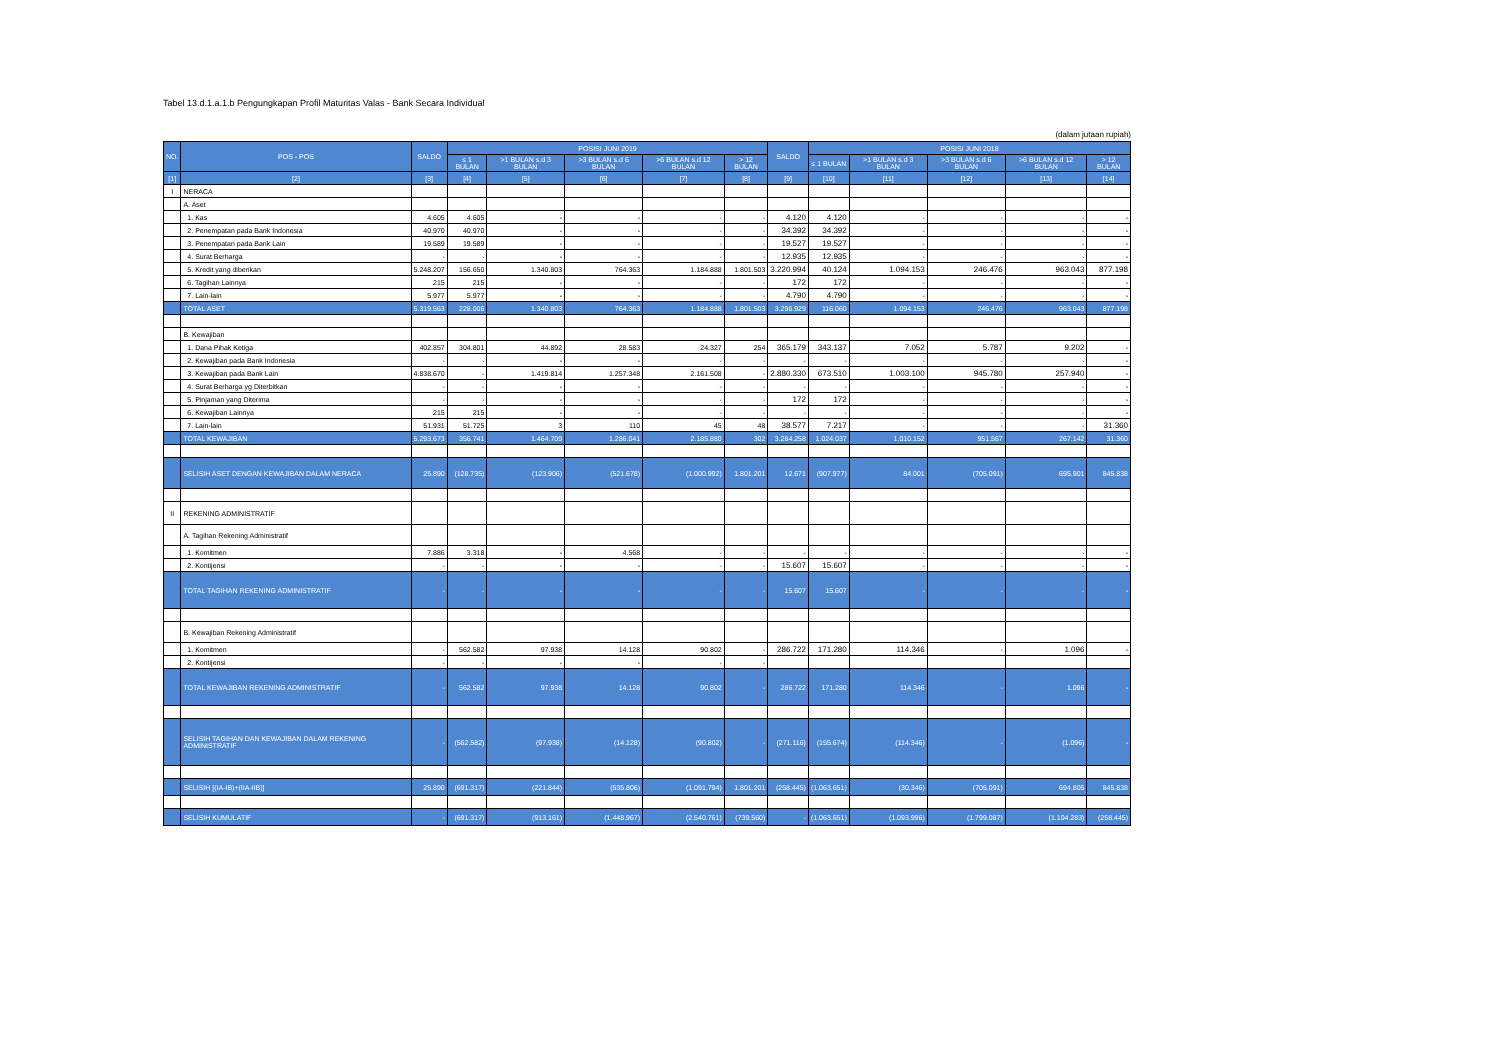Tabel 13.d.1.a.1.b Pengungkapan Profil Maturitas Valas - Bank Secara Individual
(dalam jutaan rupiah)
| NO. | POS - POS | SALDO | POSISI JUNI 2019 | | | | | SALDO | POSISI JUNI 2018 | | | | |
| --- | --- | --- | --- | --- | --- | --- | --- | --- | --- | --- | --- | --- | --- |
| | | | ≤ 1 BULAN | >1 BULAN s.d 3 BULAN | >3 BULAN s.d 6 BULAN | >6 BULAN s.d 12 BULAN | > 12 BULAN | | ≤ 1 BULAN | >1 BULAN s.d 3 BULAN | >3 BULAN s.d 6 BULAN | >6 BULAN s.d 12 BULAN | > 12 BULAN |
| [1] | [2] | [3] | [4] | [5] | [6] | [7] | [8] | [9] | [10] | [11] | [12] | [13] | [14] |
| I | NERACA | | | | | | | | | | | | |
| | A. Aset | | | | | | | | | | | | |
| | 1. Kas | 4.605 | 4.605 | - | - | - | - | 4.120 | 4.120 | - | - | - | - |
| | 2. Penempatan pada Bank Indonesia | 40.970 | 40.970 | - | - | - | - | 34.392 | 34.392 | - | - | - | - |
| | 3. Penempatan pada Bank Lain | 19.589 | 19.589 | - | - | - | - | 19.527 | 19.527 | - | - | - | - |
| | 4. Surat Berharga | - | - | - | - | - | - | 12.935 | 12.935 | - | - | - | - |
| | 5. Kredit yang diberikan | 5.248.207 | 156.650 | 1.340.803 | 764.363 | 1.184.888 | 1.801.503 | 3.220.994 | 40.124 | 1.094.153 | 246.476 | 963.043 | 877.198 |
| | 6. Tagihan Lainnya | 215 | 215 | - | - | - | - | 172 | 172 | - | - | - | - |
| | 7. Lain-lain | 5.977 | 5.977 | - | - | - | - | 4.790 | 4.790 | - | - | - | - |
| | TOTAL ASET | 5.319.563 | 228.006 | 1.340.803 | 764.363 | 1.184.888 | 1.801.503 | 3.296.929 | 116.060 | 1.094.153 | 246.476 | 963.043 | 877.198 |
| | B. Kewajiban | | | | | | | | | | | | |
| | 1. Dana Pihak Ketiga | 402.857 | 304.801 | 44.892 | 28.583 | 24.327 | 254 | 365.179 | 343.137 | 7.052 | 5.787 | 9.202 | - |
| | 2. Kewajiban pada Bank Indonesia | - | - | - | - | - | - | - | - | - | - | - | - |
| | 3. Kewajiban pada Bank Lain | 4.838.670 | - | 1.419.814 | 1.257.348 | 2.161.508 | - | 2.880.330 | 673.510 | 1.003.100 | 945.780 | 257.940 | - |
| | 4. Surat Berharga yg Diterbitkan | - | - | - | - | - | - | - | - | - | - | - | - |
| | 5. Pinjaman yang Diterima | - | - | - | - | - | - | 172 | 172 | - | - | - | - |
| | 6. Kewajiban Lainnya | 215 | 215 | - | - | - | - | - | - | - | - | - | - |
| | 7. Lain-lain | 51.931 | 51.725 | 3 | 110 | 45 | 48 | 38.577 | 7.217 | - | - | - | 31.360 |
| | TOTAL KEWAJIBAN | 5.293.673 | 356.741 | 1.464.709 | 1.286.041 | 2.185.880 | 302 | 3.284.258 | 1.024.037 | 1.010.152 | 951.567 | 267.142 | 31.360 |
| | SELISIH ASET DENGAN KEWAJIBAN DALAM NERACA | 25.890 | (128.735) | (123.906) | (521.678) | (1.000.992) | 1.801.201 | 12.671 | (907.977) | 84.001 | (705.091) | 695.901 | 845.838 |
| II | REKENING ADMINISTRATIF | | | | | | | | | | | | |
| | A. Tagihan Rekening Administratif | | | | | | | | | | | | |
| | 1. Komitmen | 7.886 | 3.318 | - | 4.568 | - | - | - | - | - | - | - | - |
| | 2. Kontijensi | - | - | - | - | - | - | 15.607 | 15.607 | - | - | - | - |
| | TOTAL TAGIHAN REKENING ADMINISTRATIF | - | - | - | - | - | - | 15.607 | 15.607 | - | - | - | - |
| | B. Kewajiban Rekening Administratif | | | | | | | | | | | | |
| | 1. Komitmen | - | 562.582 | 97.938 | 14.128 | 90.802 | - | 286.722 | 171.280 | 114.346 | - | 1.096 | - |
| | 2. Kontijensi | - | - | - | - | - | - | | | | | | |
| | TOTAL KEWAJIBAN REKENING ADMINISTRATIF | - | 562.582 | 97.938 | 14.128 | 90.802 | - | 286.722 | 171.280 | 114.346 | - | 1.096 | - |
| | SELISIH TAGIHAN DAN KEWAJIBAN DALAM REKENING ADMINISTRATIF | - | (562.582) | (97.938) | (14.128) | (90.802) | - | (271.116) | (155.674) | (114.346) | - | (1.096) | - |
| | SELISIH [(IA-IB)+(IIA-IIB)] | 25.890 | (691.317) | (221.844) | (535.806) | (1.091.794) | 1.801.201 | (258.445) | (1.063.651) | (30.346) | (705.091) | 694.805 | 845.838 |
| | SELISIH KUMULATIF | - | (691.317) | (913.161) | (1.448.967) | (2.540.761) | (739.560) | - | (1.063.651) | (1.093.996) | (1.799.087) | (1.104.283) | (258.445) |